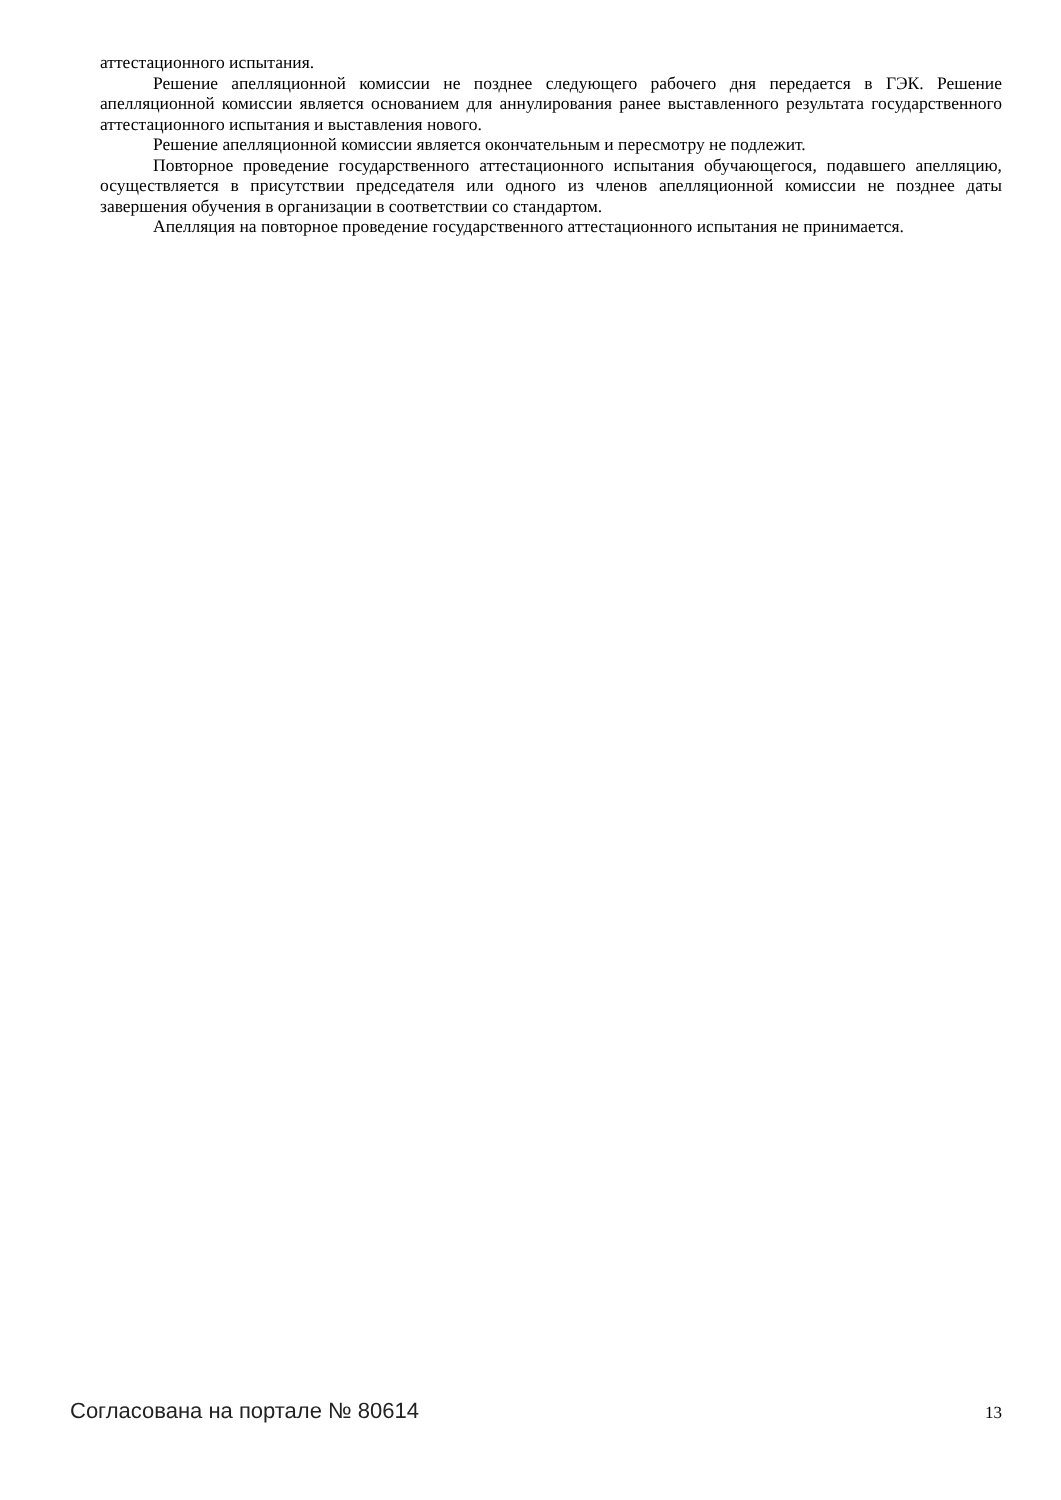аттестационного испытания.
Решение апелляционной комиссии не позднее следующего рабочего дня передается в ГЭК. Решение апелляционной комиссии является основанием для аннулирования ранее выставленного результата государственного аттестационного испытания и выставления нового.
Решение апелляционной комиссии является окончательным и пересмотру не подлежит.
Повторное проведение государственного аттестационного испытания обучающегося, подавшего апелляцию, осуществляется в присутствии председателя или одного из членов апелляционной комиссии не позднее даты завершения обучения в организации в соответствии со стандартом.
Апелляция на повторное проведение государственного аттестационного испытания не принимается.
Согласована на портале № 80614 13